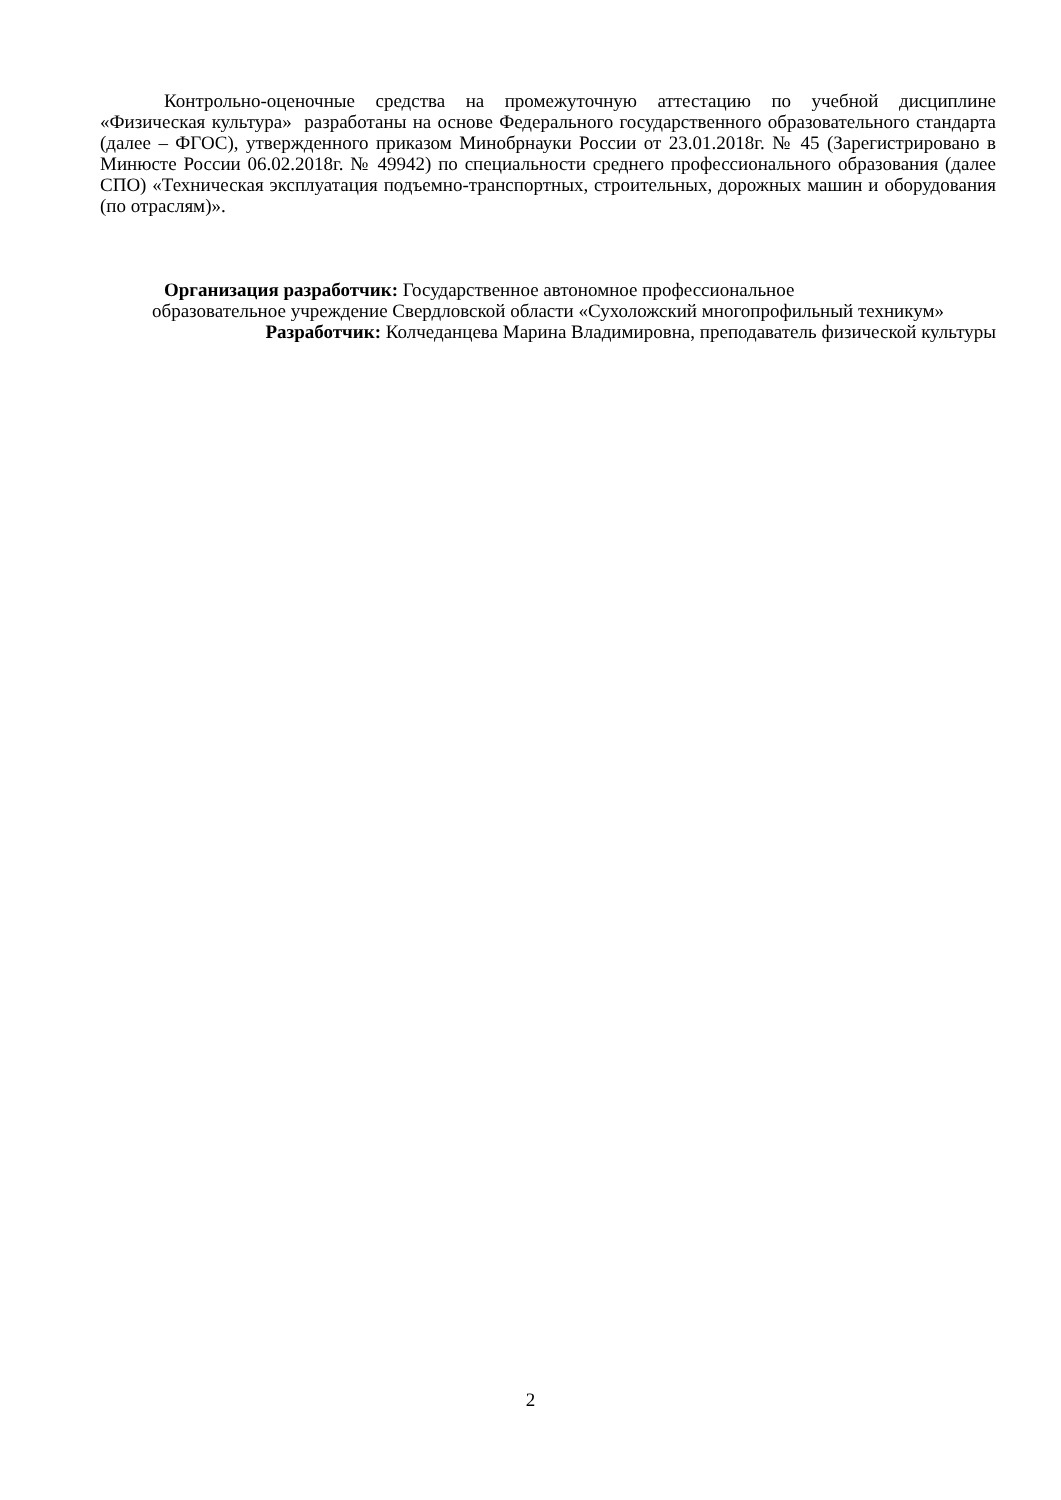Контрольно-оценочные средства на промежуточную аттестацию по учебной дисциплине «Физическая культура» разработаны на основе Федерального государственного образовательного стандарта (далее – ФГОС), утвержденного приказом Минобрнауки России от 23.01.2018г. № 45 (Зарегистрировано в Минюсте России 06.02.2018г. № 49942) по специальности среднего профессионального образования (далее СПО) «Техническая эксплуатация подъемно-транспортных, строительных, дорожных машин и оборудования (по отраслям)».
Организация разработчик: Государственное автономное профессиональное
образовательное учреждение Свердловской области «Сухоложский многопрофильный техникум»
Разработчик: Колчеданцева Марина Владимировна, преподаватель физической культуры
2